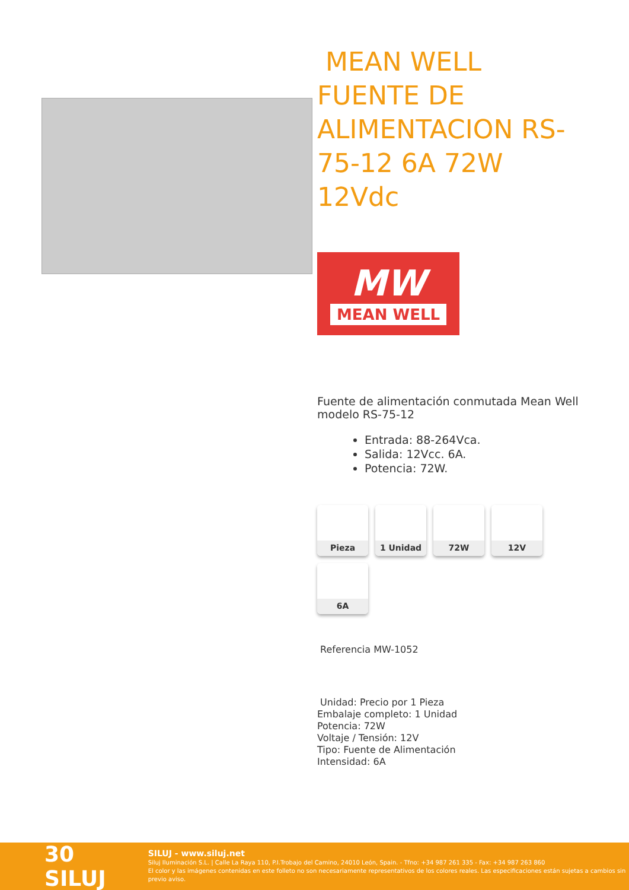MEAN WELL FUENTE DE ALIMENTACION RS-75-12 6A 72W 12Vdc
MW
MEAN WELL
Fuente de alimentación conmutada Mean Well modelo RS-75-12
Entrada: 88-264Vca.
Salida: 12Vcc. 6A.
Potencia: 72W.
Pieza
1 Unidad
72W
12V
6A
Referencia MW-1052
Unidad: Precio por 1 Pieza
Embalaje completo: 1 Unidad
Potencia: 72W
Voltaje / Tensión: 12V
Tipo: Fuente de Alimentación
Intensidad: 6A
30 SILUJ
SILUJ - www.siluj.net
Siluj Iluminación S.L. | Calle La Raya 110, P.I.Trobajo del Camino, 24010 León, Spain. - Tfno: +34 987 261 335 - Fax: +34 987 263 860
El color y las imágenes contenidas en este folleto no son necesariamente representativos de los colores reales. Las especificaciones están sujetas a cambios sin previo aviso.